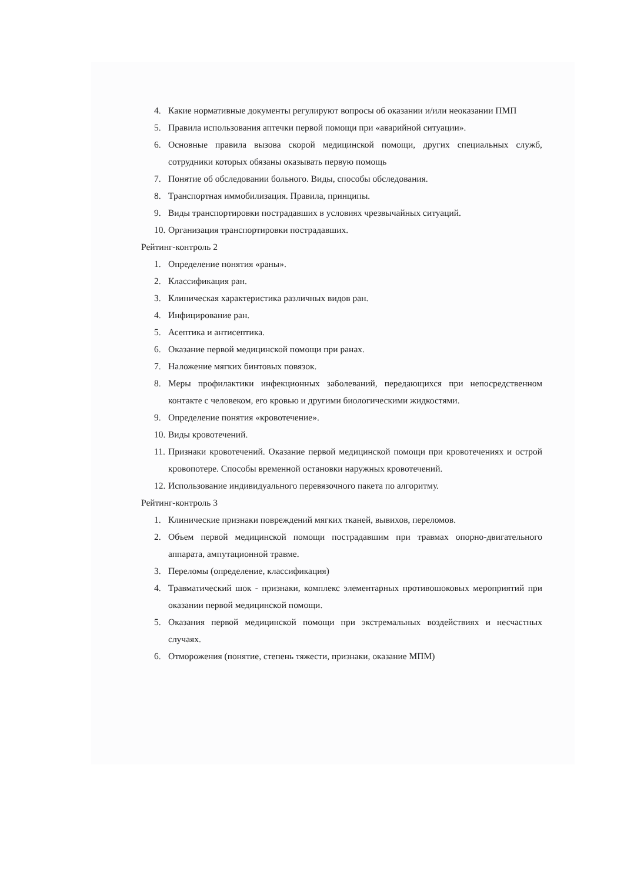4. Какие нормативные документы регулируют вопросы об оказании и/или неоказании ПМП
5. Правила использования аптечки первой помощи при «аварийной ситуации».
6. Основные правила вызова скорой медицинской помощи, других специальных служб, сотрудники которых обязаны оказывать первую помощь
7. Понятие об обследовании больного. Виды, способы обследования.
8. Транспортная иммобилизация. Правила, принципы.
9. Виды транспортировки пострадавших в условиях чрезвычайных ситуаций.
10. Организация транспортировки пострадавших.
Рейтинг-контроль 2
1. Определение понятия «раны».
2. Классификация ран.
3. Клиническая характеристика различных видов ран.
4. Инфицирование ран.
5. Асептика и антисептика.
6. Оказание первой медицинской помощи при ранах.
7. Наложение мягких бинтовых повязок.
8. Меры профилактики инфекционных заболеваний, передающихся при непосредственном контакте с человеком, его кровью и другими биологическими жидкостями.
9. Определение понятия «кровотечение».
10. Виды кровотечений.
11. Признаки кровотечений. Оказание первой медицинской помощи при кровотечениях и острой кровопотере. Способы временной остановки наружных кровотечений.
12. Использование индивидуального перевязочного пакета по алгоритму.
Рейтинг-контроль 3
1. Клинические признаки повреждений мягких тканей, вывихов, переломов.
2. Объем первой медицинской помощи пострадавшим при травмах опорно-двигательного аппарата, ампутационной травме.
3. Переломы (определение, классификация)
4. Травматический шок - признаки, комплекс элементарных противошоковых мероприятий при оказании первой медицинской помощи.
5. Оказания первой медицинской помощи при экстремальных воздействиях и несчастных случаях.
6. Отморожения (понятие, степень тяжести, признаки, оказание МПМ)